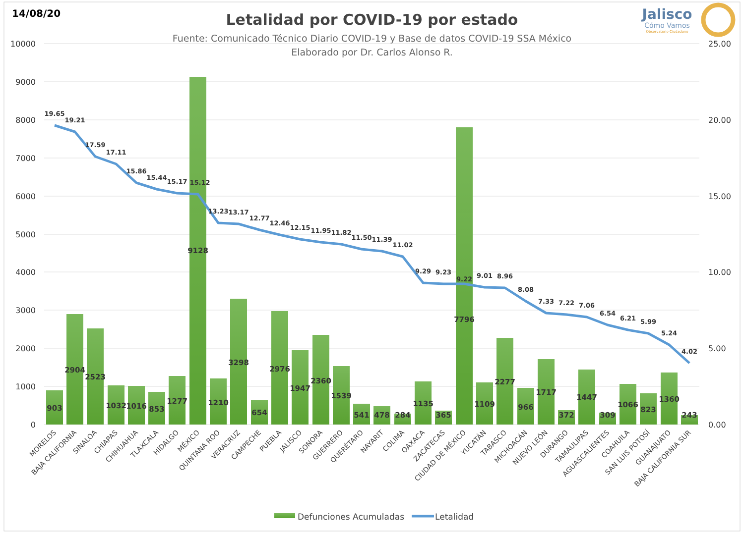14/08/20
Letalidad por COVID-19 por estado
Fuente: Comunicado Técnico Diario COVID-19 y Base de datos COVID-19 SSA México
Elaborado por Dr. Carlos Alonso R.
Jalisco
Cómo Vamos
Observatorio Ciudadano
10000
9000
8000
7000
6000
5000
4000
3000
2000
1000
0
25.00
20.00
15.00
10.00
5.00
0.00
903
2904
2523
1032
1016
853
1277
9128
1210
3298
654
2976
1947
2360
1539
541
478
284
1135
365
7796
1109
2277
966
1717
372
1447
309
1066
823
1360
243
19.65
19.21
17.59
17.11
15.86
15.44
15.17
15.12
13.23
13.17
12.77
12.46
12.15
11.95
11.82
11.50
11.39
11.02
9.29
9.23
9.22
9.01
8.96
8.08
7.33
7.22
7.06
6.54
6.21
5.99
5.24
4.02
MORELOS
BAJA CALIFORNIA
SINALOA
CHIAPAS
CHIHUAHUA
TLAXCALA
HIDALGO
MÉXICO
QUINTANA ROO
VERACRUZ
CAMPECHE
PUEBLA
JALISCO
SONORA
GUERRERO
QUERÉTARO
NAYARIT
COLIMA
OAXACA
ZACATECAS
CIUDAD DE MÉXICO
YUCATÁN
TABASCO
MICHOACÁN
NUEVO LEÓN
DURANGO
TAMAULIPAS
AGUASCALIENTES
COAHUILA
SAN LUIS POTOSÍ
GUANAJUATO
BAJA CALIFORNIA SUR
Defunciones Acumuladas
Letalidad